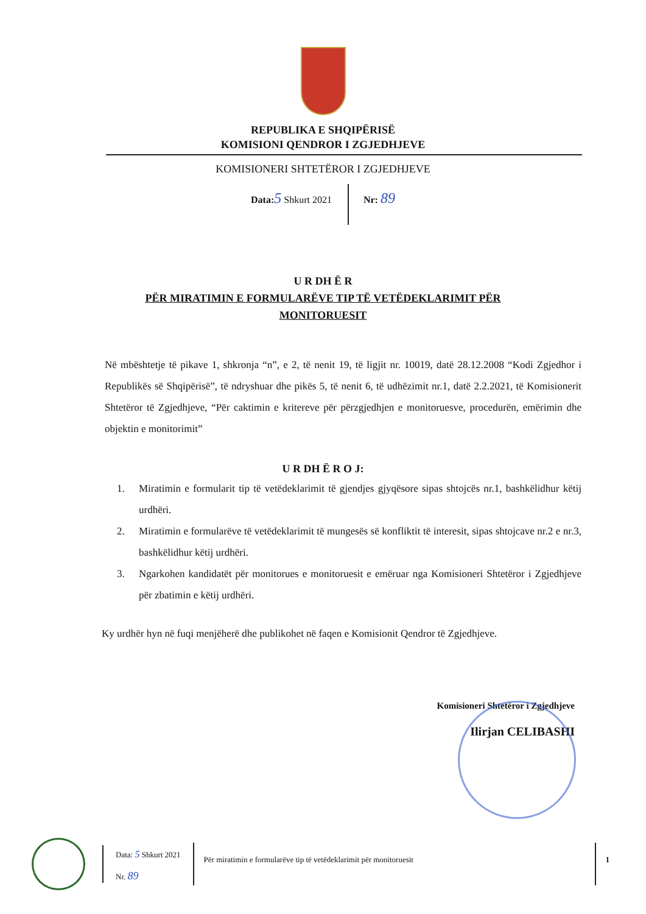REPUBLIKA E SHQIPËRISË
KOMISIONI QENDROR I ZGJEDHJEVE
KOMISIONERI SHTETËROR I ZGJEDHJEVE
Data: 5 Shkurt 2021 Nr: 89
U R DH Ë R
PËR MIRATIMIN E FORMULARËVE TIP TË VETËDEKLARIMIT PËR
MONITORUESIT
Në mbështetje të pikave 1, shkronja “n”, e 2, të nenit 19, të ligjit nr. 10019, datë 28.12.2008 “Kodi Zgjedhor i Republikës së Shqipërisë”, të ndryshuar dhe pikës 5, të nenit 6, të udhëzimit nr.1, datë 2.2.2021, të Komisionerit Shtetëror të Zgjedhjeve, “Për caktimin e kritereve për përzgjedhjen e monitoruesve, procedurën, emërimin dhe objektin e monitorimit”
U R DH Ë R O J:
1. Miratimin e formularit tip të vetëdeklarimit të gjendjes gjyqësore sipas shtojcës nr.1, bashkëlidhur këtij urdhëri.
2. Miratimin e formularëve të vetëdeklarimit të mungesës së konfliktit të interesit, sipas shtojcave nr.2 e nr.3, bashkëlidhur këtij urdhëri.
3. Ngarkohen kandidatët për monitorues e monitoruesit e emëruar nga Komisioneri Shtetëror i Zgjedhjeve për zbatimin e këtij urdhëri.
Ky urdhër hyn në fuqi menjëherë dhe publikohet në faqen e Komisionit Qendror të Zgjedhjeve.
Komisioneri Shtetëror i Zgjedhjeve
Ilirjan CELIBASHI
Data: 5 Shkurt 2021
Nr. 89
Për miratimin e formularëve tip të vetëdeklarimit për monitoruesit
1